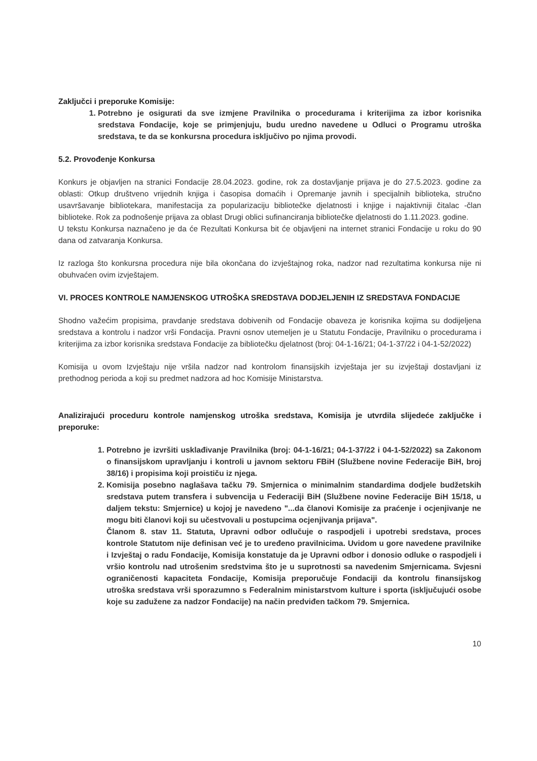Zaključci i preporuke Komisije:
1. Potrebno je osigurati da sve izmjene Pravilnika o procedurama i kriterijima za izbor korisnika sredstava Fondacije, koje se primjenjuju, budu uredno navedene u Odluci o Programu utroška sredstava, te da se konkursna procedura isključivo po njima provodi.
5.2. Provođenje Konkursa
Konkurs je objavljen na stranici Fondacije 28.04.2023. godine, rok za dostavljanje prijava je do 27.5.2023. godine za oblasti: Otkup društveno vrijednih knjiga i časopisa domaćih i Opremanje javnih i specijalnih biblioteka, stručno usavršavanje bibliotekara, manifestacija za popularizaciju bibliotečke djelatnosti i knjige i najaktivniji čitalac -član biblioteke. Rok za podnošenje prijava za oblast Drugi oblici sufinanciranja bibliotečke djelatnosti do 1.11.2023. godine.
U tekstu Konkursa naznačeno je da će Rezultati Konkursa bit će objavljeni na internet stranici Fondacije u roku do 90 dana od zatvaranja Konkursa.
Iz razloga što konkursna procedura nije bila okončana do izvještajnog roka, nadzor nad rezultatima konkursa nije ni obuhvaćen ovim izvještajem.
VI. PROCES KONTROLE NAMJENSKOG UTROŠKA SREDSTAVA DODJELJENIH IZ SREDSTAVA FONDACIJE
Shodno važećim propisima, pravdanje sredstava dobivenih od Fondacije obaveza je korisnika kojima su dodijeljena sredstava a kontrolu i nadzor vrši Fondacija. Pravni osnov utemeljen je u Statutu Fondacije, Pravilniku o procedurama i kriterijima za izbor korisnika sredstava Fondacije za bibliotečku djelatnost (broj: 04-1-16/21; 04-1-37/22 i 04-1-52/2022)
Komisija u ovom Izvještaju nije vršila nadzor nad kontrolom finansijskih izvještaja jer su izvještaji dostavljani iz prethodnog perioda a koji su predmet nadzora ad hoc Komisije Ministarstva.
Analizirajući proceduru kontrole namjenskog utroška sredstava, Komisija je utvrdila slijedeće zaključke i preporuke:
1. Potrebno je izvršiti usklađivanje Pravilnika (broj: 04-1-16/21; 04-1-37/22 i 04-1-52/2022) sa Zakonom o finansijskom upravljanju i kontroli u javnom sektoru FBiH (Službene novine Federacije BiH, broj 38/16) i propisima koji proističu iz njega.
2. Komisija posebno naglašava tačku 79. Smjernica o minimalnim standardima dodjele budžetskih sredstava putem transfera i subvencija u Federaciji BiH (Službene novine Federacije BiH 15/18, u daljem tekstu: Smjernice) u kojoj je navedeno "...da članovi Komisije za praćenje i ocjenjivanje ne mogu biti članovi koji su učestvovali u postupcima ocjenjivanja prijava".
Članom 8. stav 11. Statuta, Upravni odbor odlučuje o raspodjeli i upotrebi sredstava, proces kontrole Statutom nije definisan već je to uređeno pravilnicima. Uvidom u gore navedene pravilnike i Izvještaj o radu Fondacije, Komisija konstatuje da je Upravni odbor i donosio odluke o raspodjeli i vršio kontrolu nad utrošenim sredstvima što je u suprotnosti sa navedenim Smjernicama. Svjesni ograničenosti kapaciteta Fondacije, Komisija preporučuje Fondaciji da kontrolu finansijskog utroška sredstava vrši sporazumno s Federalnim ministarstvom kulture i sporta (isključujući osobe koje su zadužene za nadzor Fondacije) na način predviđen tačkom 79. Smjernica.
10